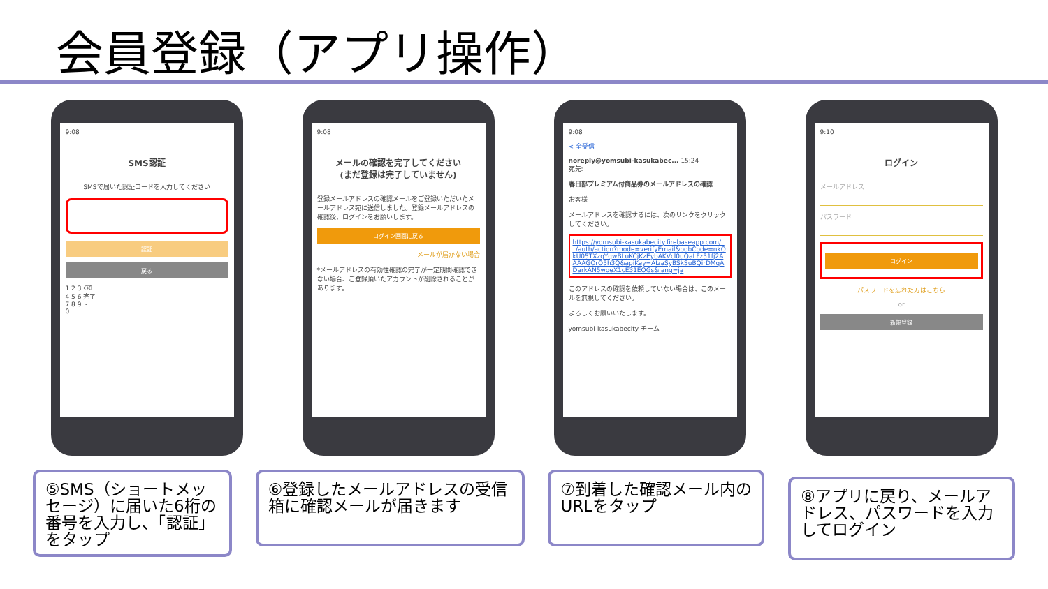会員登録（アプリ操作）
9:08
SMS認証
SMSで届いた認証コードを入力してください
認証
戻る
1 2 3 ⌫
4 5 6 完了
7 8 9 .-
0
9:08
メールの確認を完了してください
(まだ登録は完了していません)
登録メールアドレスの確認メールをご登録いただいたメールアドレス宛に送信しました。登録メールアドレスの確認後、ログインをお願いします。
ログイン画面に戻る
メールが届かない場合
*メールアドレスの有効性確認の完了が一定期間確認できない場合、ご登録頂いたアカウントが削除されることがあります。
9:08
< 全受信
noreply@yomsubi-kasukabec... 15:24
宛先:
春日部プレミアム付商品券のメールアドレスの確認
お客様
メールアドレスを確認するには、次のリンクをクリックしてください。
https://yomsubi-kasukabecity.firebaseapp.com/__/auth/action?mode=verifyEmail&oobCode=nkOkU05TXzqYqwBLuKCjKzEybAKVcl0uQaLFz51fj2AAAAGOrO5h3Q&apiKey=AIzaSyBSkSuBQirDMqADarkAN5woeX1cE31EOGs&lang=ja
このアドレスの確認を依頼していない場合は、このメールを無視してください。
よろしくお願いいたします。
yomsubi-kasukabecity チーム
9:10
ログイン
メールアドレス
パスワード
ログイン
パスワードを忘れた方はこちら
or
新規登録
⑤SMS（ショートメッセージ）に届いた6桁の番号を入力し、「認証」をタップ
⑥登録したメールアドレスの受信箱に確認メールが届きます
⑦到着した確認メール内のURLをタップ
⑧アプリに戻り、メールアドレス、パスワードを入力してログイン